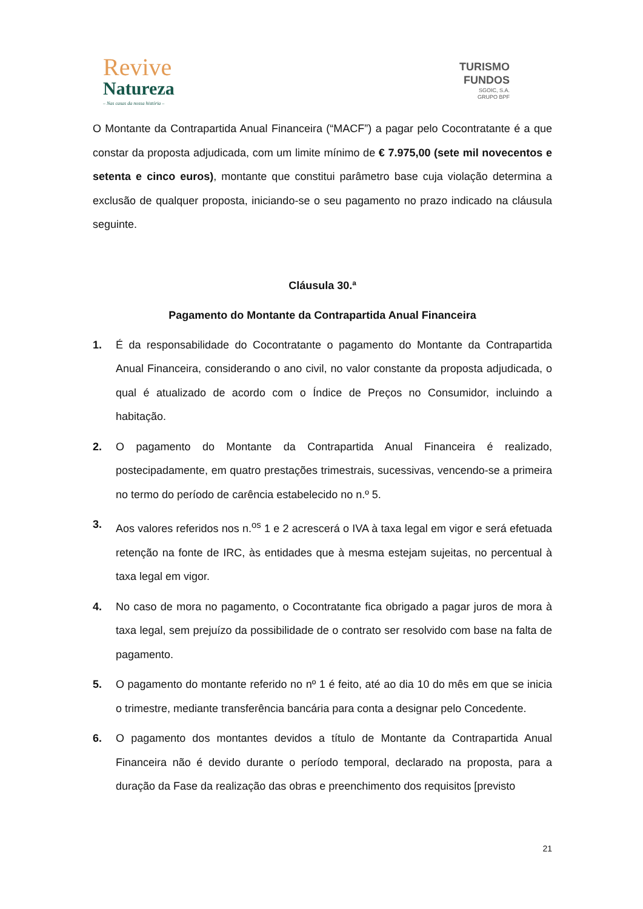Revive
Natureza
– Nas casas da nossa história –
TURISMO
FUNDOS
SGOIC, S.A.
GRUPO BPF
O Montante da Contrapartida Anual Financeira (“MACF”) a pagar pelo Cocontratante é a que constar da proposta adjudicada, com um limite mínimo de € 7.975,00 (sete mil novecentos e setenta e cinco euros), montante que constitui parâmetro base cuja violação determina a exclusão de qualquer proposta, iniciando-se o seu pagamento no prazo indicado na cláusula seguinte.
Cláusula 30.ª
Pagamento do Montante da Contrapartida Anual Financeira
1. É da responsabilidade do Cocontratante o pagamento do Montante da Contrapartida Anual Financeira, considerando o ano civil, no valor constante da proposta adjudicada, o qual é atualizado de acordo com o Índice de Preços no Consumidor, incluindo a habitação.
2. O pagamento do Montante da Contrapartida Anual Financeira é realizado, postecipadamente, em quatro prestações trimestrais, sucessivas, vencendo-se a primeira no termo do período de carência estabelecido no n.º 5.
3. Aos valores referidos nos n.<sup>os</sup> 1 e 2 acrescerá o IVA à taxa legal em vigor e será efetuada retenção na fonte de IRC, às entidades que à mesma estejam sujeitas, no percentual à taxa legal em vigor.
4. No caso de mora no pagamento, o Cocontratante fica obrigado a pagar juros de mora à taxa legal, sem prejuízo da possibilidade de o contrato ser resolvido com base na falta de pagamento.
5. O pagamento do montante referido no nº 1 é feito, até ao dia 10 do mês em que se inicia o trimestre, mediante transferência bancária para conta a designar pelo Concedente.
6. O pagamento dos montantes devidos a título de Montante da Contrapartida Anual Financeira não é devido durante o período temporal, declarado na proposta, para a duração da Fase da realização das obras e preenchimento dos requisitos [previsto
21